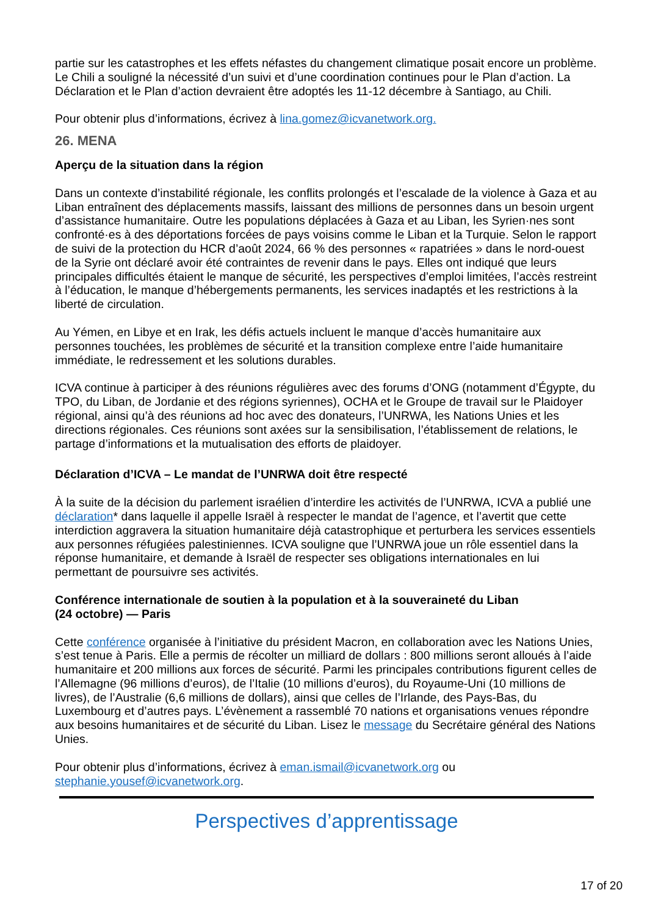partie sur les catastrophes et les effets néfastes du changement climatique posait encore un problème. Le Chili a souligné la nécessité d’un suivi et d’une coordination continues pour le Plan d’action. La Déclaration et le Plan d’action devraient être adoptés les 11-12 décembre à Santiago, au Chili.
Pour obtenir plus d’informations, écrivez à lina.gomez@icvanetwork.org.
26. MENA
Aperçu de la situation dans la région
Dans un contexte d’instabilité régionale, les conflits prolongés et l’escalade de la violence à Gaza et au Liban entraînent des déplacements massifs, laissant des millions de personnes dans un besoin urgent d’assistance humanitaire. Outre les populations déplacées à Gaza et au Liban, les Syrien·nes sont confronté·es à des déportations forcées de pays voisins comme le Liban et la Turquie. Selon le rapport de suivi de la protection du HCR d’août 2024, 66 % des personnes « rapatriées » dans le nord-ouest de la Syrie ont déclaré avoir été contraintes de revenir dans le pays. Elles ont indiqué que leurs principales difficultés étaient le manque de sécurité, les perspectives d’emploi limitées, l’accès restreint à l’éducation, le manque d’hébergements permanents, les services inadaptés et les restrictions à la liberté de circulation.
Au Yémen, en Libye et en Irak, les défis actuels incluent le manque d’accès humanitaire aux personnes touchées, les problèmes de sécurité et la transition complexe entre l’aide humanitaire immédiate, le redressement et les solutions durables.
ICVA continue à participer à des réunions régulières avec des forums d’ONG (notamment d’Égypte, du TPO, du Liban, de Jordanie et des régions syriennes), OCHA et le Groupe de travail sur le Plaidoyer régional, ainsi qu’à des réunions ad hoc avec des donateurs, l’UNRWA, les Nations Unies et les directions régionales. Ces réunions sont axées sur la sensibilisation, l’établissement de relations, le partage d’informations et la mutualisation des efforts de plaidoyer.
Déclaration d’ICVA – Le mandat de l’UNRWA doit être respecté
À la suite de la décision du parlement israélien d’interdire les activités de l’UNRWA, ICVA a publié une déclaration* dans laquelle il appelle Israël à respecter le mandat de l’agence, et l’avertit que cette interdiction aggravera la situation humanitaire déjà catastrophique et perturbera les services essentiels aux personnes réfugiées palestiniennes. ICVA souligne que l’UNRWA joue un rôle essentiel dans la réponse humanitaire, et demande à Israël de respecter ses obligations internationales en lui permettant de poursuivre ses activités.
Conférence internationale de soutien à la population et à la souveraineté du Liban
(24 octobre) — Paris
Cette conférence organisée à l’initiative du président Macron, en collaboration avec les Nations Unies, s’est tenue à Paris. Elle a permis de récolter un milliard de dollars : 800 millions seront alloués à l’aide humanitaire et 200 millions aux forces de sécurité. Parmi les principales contributions figurent celles de l’Allemagne (96 millions d’euros), de l’Italie (10 millions d’euros), du Royaume-Uni (10 millions de livres), de l’Australie (6,6 millions de dollars), ainsi que celles de l’Irlande, des Pays-Bas, du Luxembourg et d’autres pays. L’évènement a rassemblé 70 nations et organisations venues répondre aux besoins humanitaires et de sécurité du Liban. Lisez le message du Secrétaire général des Nations Unies.
Pour obtenir plus d’informations, écrivez à eman.ismail@icvanetwork.org ou stephanie.yousef@icvanetwork.org.
Perspectives d’apprentissage
17 of 20